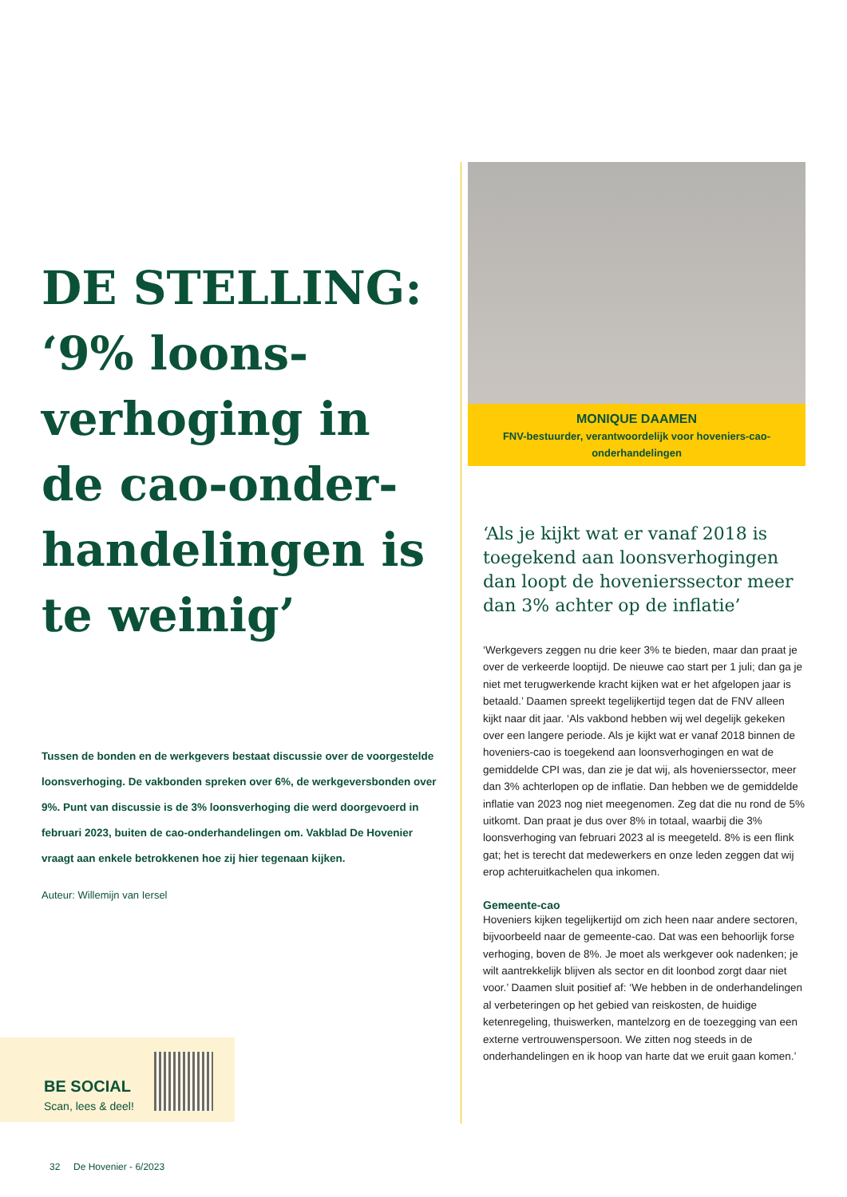DE STELLING: ‘9% loons­verhoging in de cao-onder­handelingen is te weinig’
Tussen de bonden en de werkgevers bestaat discussie over de voorgestelde loonsverhoging. De vakbonden spreken over 6%, de werkgeversbonden over 9%. Punt van discussie is de 3% loons­verhoging die werd doorgevoerd in februari 2023, buiten de cao-onderhandelingen om. Vakblad De Hovenier vraagt aan enkele betrokkenen hoe zij hier tegenaan kijken.
Auteur: Willemijn van Iersel
BE SOCIAL
Scan, lees & deel!
MONIQUE DAAMEN
FNV-bestuurder, verantwoordelijk voor hoveniers-cao-onderhandelingen
‘Als je kijkt wat er vanaf 2018 is toegekend aan loonsverhogingen dan loopt de hovenierssector meer dan 3% achter op de inflatie’
‘Werkgevers zeggen nu drie keer 3% te bieden, maar dan praat je over de verkeerde looptijd. De nieuwe cao start per 1 juli; dan ga je niet met terugwerkende kracht kijken wat er het afgelopen jaar is betaald.’ Daamen spreekt tegelijkertijd tegen dat de FNV alleen kijkt naar dit jaar. ‘Als vakbond hebben wij wel degelijk gekeken over een langere periode. Als je kijkt wat er vanaf 2018 binnen de hoveniers-cao is toegekend aan loons­verhogingen en wat de gemiddelde CPI was, dan zie je dat wij, als hovenierssector, meer dan 3% achterlopen op de inflatie. Dan hebben we de gemiddelde inflatie van 2023 nog niet meegenomen. Zeg dat die nu rond de 5% uitkomt. Dan praat je dus over 8% in totaal, waarbij die 3% loonsverhoging van februari 2023 al is meegeteld. 8% is een flink gat; het is terecht dat medewerkers en onze leden zeggen dat wij erop achteruit­kachelen qua inkomen.
Gemeente-cao
Hoveniers kijken tegelijkertijd om zich heen naar andere sectoren, bijvoorbeeld naar de gemeente-cao. Dat was een behoorlijk forse verhoging, boven de 8%. Je moet als werkgever ook nadenken; je wilt aantrekkelijk blijven als sector en dit loonbod zorgt daar niet voor.’ Daamen sluit positief af: ‘We heb­ben in de onderhandelingen al verbeteringen op het gebied van reiskosten, de huidige ketenregeling, thuiswerken, mantel­zorg en de toezegging van een externe vertrouwenspersoon. We zitten nog steeds in de onderhandelingen en ik hoop van harte dat we eruit gaan komen.’
32 De Hovenier - 6/2023